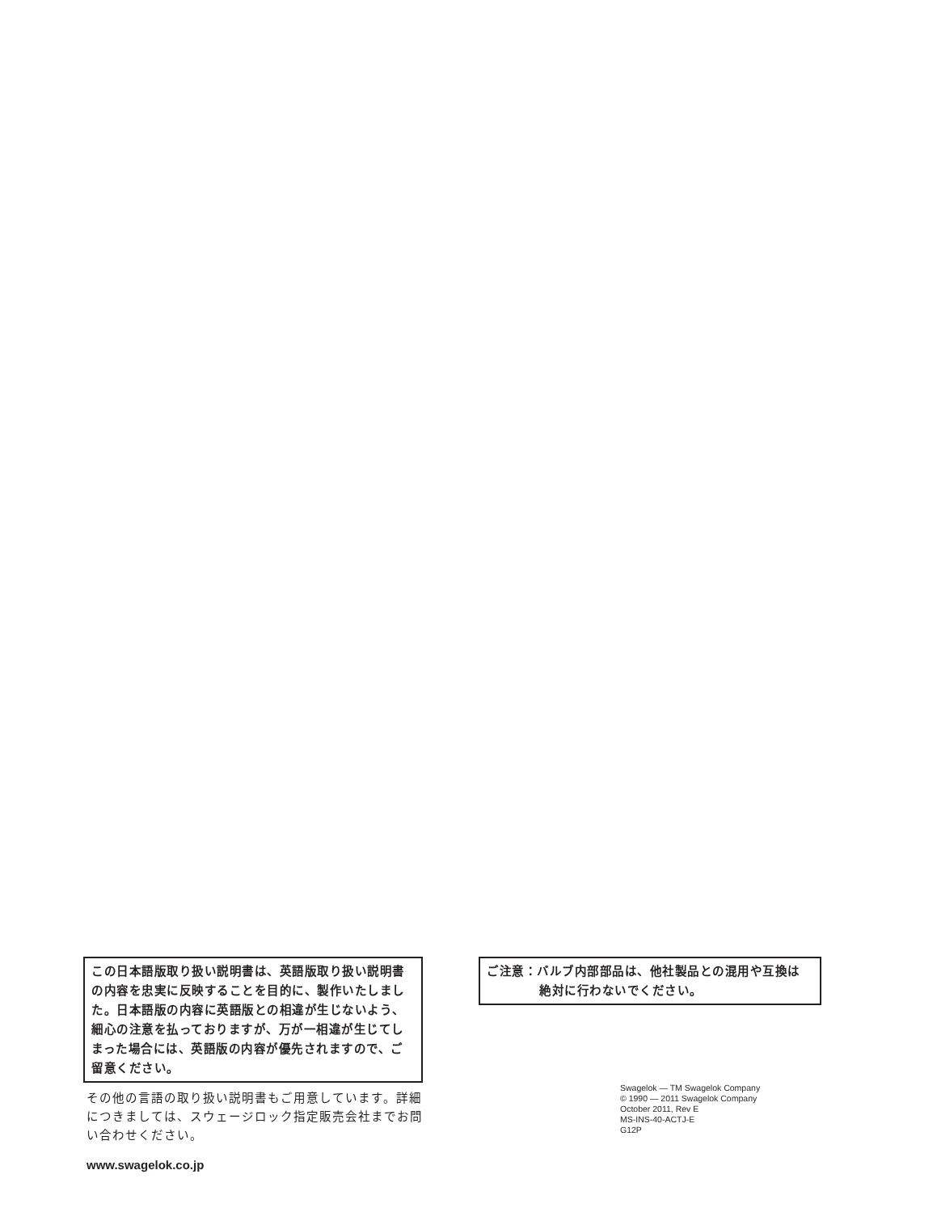この日本語版取り扱い説明書は、英語版取り扱い説明書の内容を忠実に反映することを目的に、製作いたしました。日本語版の内容に英語版との相違が生じないよう、細心の注意を払っておりますが、万が一相違が生じてしまった場合には、英語版の内容が優先されますので、ご留意ください。
その他の言語の取り扱い説明書もご用意しています。詳細につきましては、スウェージロック指定販売会社までお問い合わせください。
www.swagelok.co.jp
ご注意：バルブ内部部品は、他社製品との混用や互換は
絶対に行わないでください。
Swagelok — TM Swagelok Company
© 1990 — 2011 Swagelok Company
October 2011, Rev E
MS-INS-40-ACTJ-E
G12P